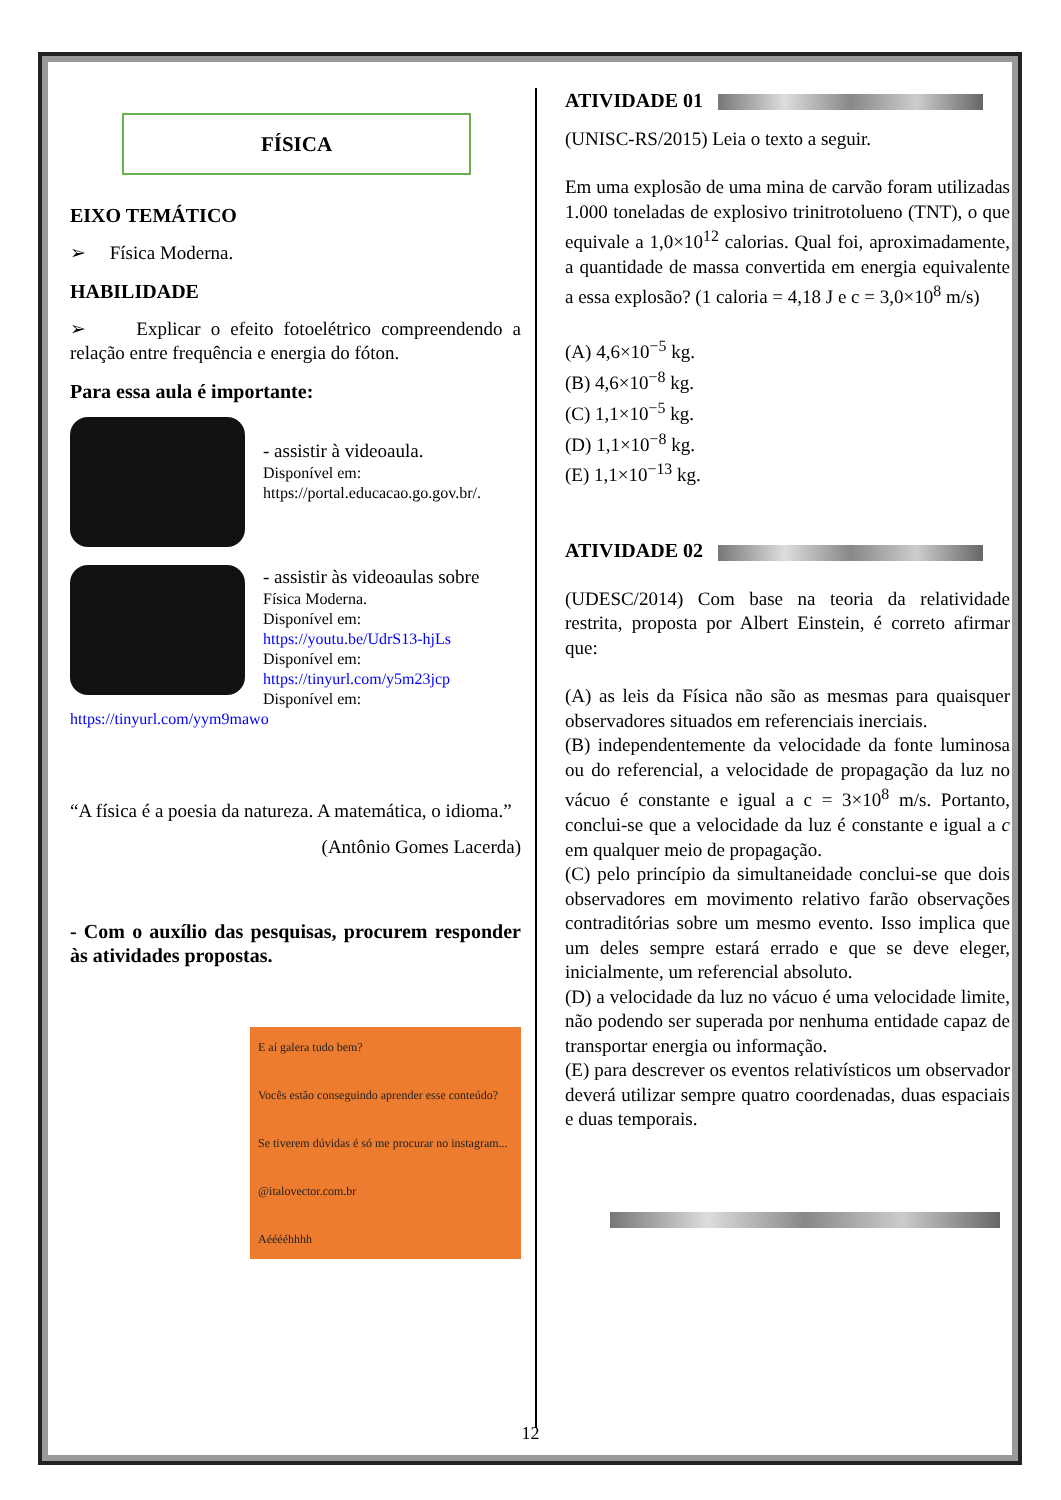FÍSICA
EIXO TEMÁTICO
➢ Física Moderna.
HABILIDADE
➢ Explicar o efeito fotoelétrico compreendendo a relação entre frequência e energia do fóton.
Para essa aula é importante:
- assistir à videoaula.
Disponível em:
https://portal.educacao.go.gov.br/.
- assistir às videoaulas sobre
Física Moderna.
Disponível em:
https://youtu.be/UdrS13-hjLs
Disponível em:
https://tinyurl.com/y5m23jcp
Disponível em:
https://tinyurl.com/yym9mawo
“A física é a poesia da natureza. A matemática, o idioma.”
(Antônio Gomes Lacerda)
- Com o auxílio das pesquisas, procurem responder às atividades propostas.
E aí galera tudo bem?
Vocês estão conseguindo aprender esse conteúdo?
Se tiverem dúvidas é só me procurar no instagram...
@italovector.com.br
Aééééhhhh
ATIVIDADE 01
(UNISC-RS/2015) Leia o texto a seguir.
Em uma explosão de uma mina de carvão foram utilizadas 1.000 toneladas de explosivo trinitrotolueno (TNT), o que equivale a 1,0×10<sup>12</sup> calorias. Qual foi, aproximadamente, a quantidade de massa convertida em energia equivalente a essa explosão? (1 caloria = 4,18 J e c = 3,0×10<sup>8</sup> m/s)
(A) 4,6×10<sup>−5</sup> kg.
(B) 4,6×10<sup>−8</sup> kg.
(C) 1,1×10<sup>−5</sup> kg.
(D) 1,1×10<sup>−8</sup> kg.
(E) 1,1×10<sup>−13</sup> kg.
ATIVIDADE 02
(UDESC/2014) Com base na teoria da relatividade restrita, proposta por Albert Einstein, é correto afirmar que:
(A) as leis da Física não são as mesmas para quaisquer observadores situados em referenciais inerciais.
(B) independentemente da velocidade da fonte luminosa ou do referencial, a velocidade de propagação da luz no vácuo é constante e igual a c = 3×10<sup>8</sup> m/s. Portanto, conclui-se que a velocidade da luz é constante e igual a c em qualquer meio de propagação.
(C) pelo princípio da simultaneidade conclui-se que dois observadores em movimento relativo farão observações contraditórias sobre um mesmo evento. Isso implica que um deles sempre estará errado e que se deve eleger, inicialmente, um referencial absoluto.
(D) a velocidade da luz no vácuo é uma velocidade limite, não podendo ser superada por nenhuma entidade capaz de transportar energia ou informação.
(E) para descrever os eventos relativísticos um observador deverá utilizar sempre quatro coordenadas, duas espaciais e duas temporais.
12